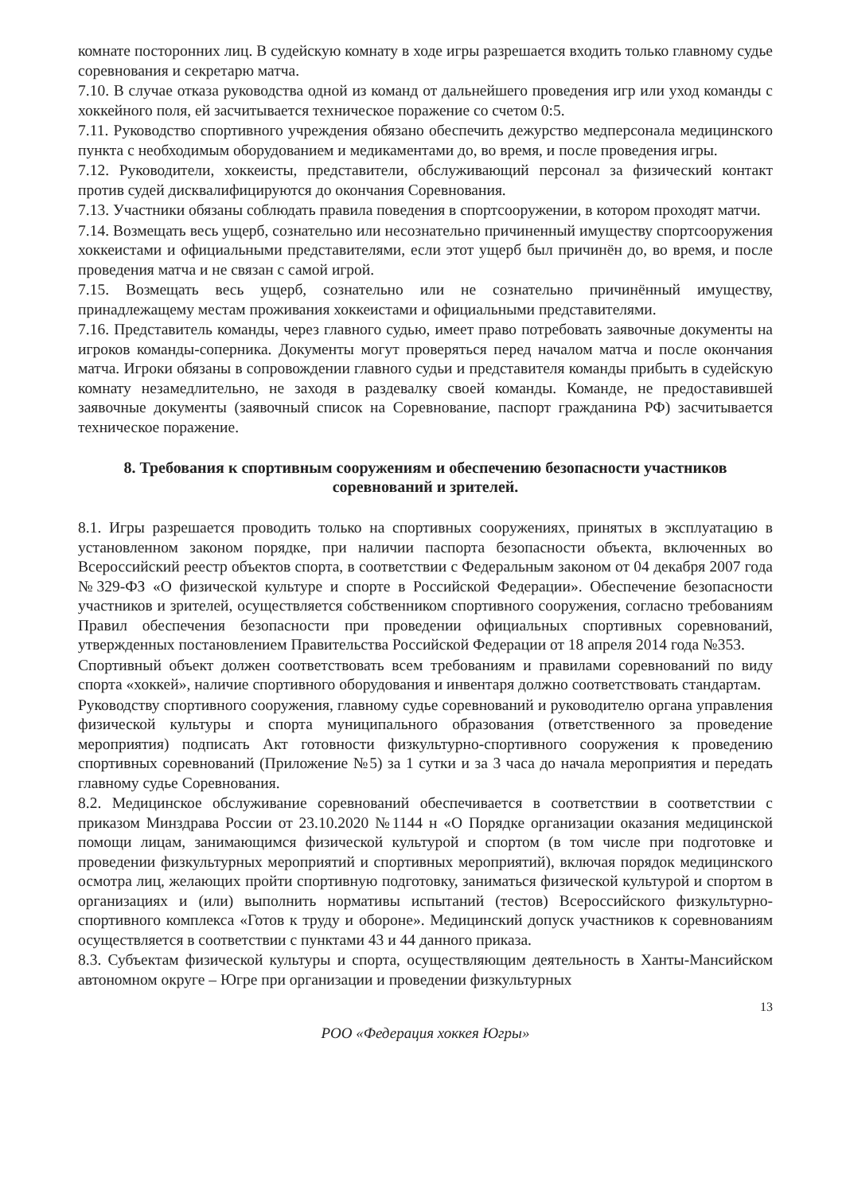комнате посторонних лиц. В судейскую комнату в ходе игры разрешается входить только главному судье соревнования и секретарю матча.
7.10. В случае отказа руководства одной из команд от дальнейшего проведения игр или уход команды с хоккейного поля, ей засчитывается техническое поражение со счетом 0:5.
7.11. Руководство спортивного учреждения обязано обеспечить дежурство медперсонала медицинского пункта с необходимым оборудованием и медикаментами до, во время, и после проведения игры.
7.12. Руководители, хоккеисты, представители, обслуживающий персонал за физический контакт против судей дисквалифицируются до окончания Соревнования.
7.13. Участники обязаны соблюдать правила поведения в спортсооружении, в котором проходят матчи.
7.14. Возмещать весь ущерб, сознательно или несознательно причиненный имуществу спортсооружения хоккеистами и официальными представителями, если этот ущерб был причинён до, во время, и после проведения матча и не связан с самой игрой.
7.15. Возмещать весь ущерб, сознательно или не сознательно причинённый имуществу, принадлежащему местам проживания хоккеистами и официальными представителями.
7.16. Представитель команды, через главного судью, имеет право потребовать заявочные документы на игроков команды-соперника. Документы могут проверяться перед началом матча и после окончания матча. Игроки обязаны в сопровождении главного судьи и представителя команды прибыть в судейскую комнату незамедлительно, не заходя в раздевалку своей команды. Команде, не предоставившей заявочные документы (заявочный список на Соревнование, паспорт гражданина РФ) засчитывается техническое поражение.
8. Требования к спортивным сооружениям и обеспечению безопасности участников соревнований и зрителей.
8.1. Игры разрешается проводить только на спортивных сооружениях, принятых в эксплуатацию в установленном законом порядке, при наличии паспорта безопасности объекта, включенных во Всероссийский реестр объектов спорта, в соответствии с Федеральным законом от 04 декабря 2007 года №329-ФЗ «О физической культуре и спорте в Российской Федерации». Обеспечение безопасности участников и зрителей, осуществляется собственником спортивного сооружения, согласно требованиям Правил обеспечения безопасности при проведении официальных спортивных соревнований, утвержденных постановлением Правительства Российской Федерации от 18 апреля 2014 года №353.
Спортивный объект должен соответствовать всем требованиям и правилами соревнований по виду спорта «хоккей», наличие спортивного оборудования и инвентаря должно соответствовать стандартам.
Руководству спортивного сооружения, главному судье соревнований и руководителю органа управления физической культуры и спорта муниципального образования (ответственного за проведение мероприятия) подписать Акт готовности физкультурно-спортивного сооружения к проведению спортивных соревнований (Приложение №5) за 1 сутки и за 3 часа до начала мероприятия и передать главному судье Соревнования.
8.2. Медицинское обслуживание соревнований обеспечивается в соответствии в соответствии с приказом Минздрава России от 23.10.2020 №1144 н «О Порядке организации оказания медицинской помощи лицам, занимающимся физической культурой и спортом (в том числе при подготовке и проведении физкультурных мероприятий и спортивных мероприятий), включая порядок медицинского осмотра лиц, желающих пройти спортивную подготовку, заниматься физической культурой и спортом в организациях и (или) выполнить нормативы испытаний (тестов) Всероссийского физкультурно-спортивного комплекса «Готов к труду и обороне». Медицинский допуск участников к соревнованиям осуществляется в соответствии с пунктами 43 и 44 данного приказа.
8.3. Субъектам физической культуры и спорта, осуществляющим деятельность в Ханты-Мансийском автономном округе – Югре при организации и проведении физкультурных
13
РОО «Федерация хоккея Югры»